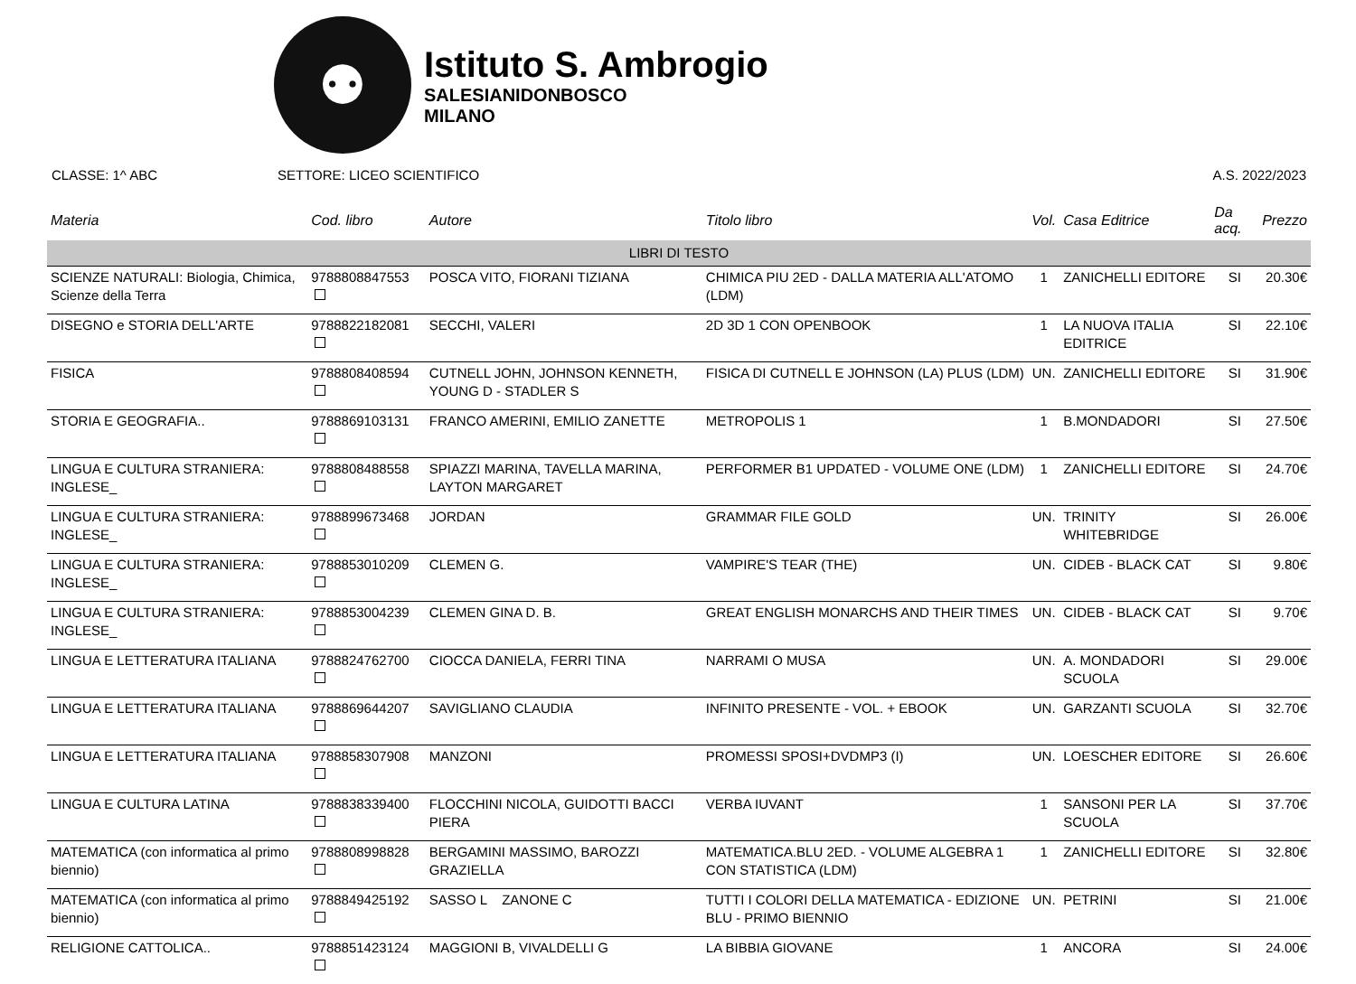⚉
Istituto S. Ambrogio
SALESIANIDONBOSCO
MILANO
CLASSE: 1^ ABC SETTORE: LICEO SCIENTIFICO A.S. 2022/2023
| Materia | Cod. libro | Autore | Titolo libro | Vol. | Casa Editrice | Da acq. | Prezzo |
| --- | --- | --- | --- | --- | --- | --- | --- |
| LIBRI DI TESTO | | | | | | | |
| SCIENZE NATURALI: Biologia, Chimica, Scienze della Terra | 9788808847553 | POSCA VITO, FIORANI TIZIANA | CHIMICA PIU 2ED - DALLA MATERIA ALL'ATOMO (LDM) | 1 | ZANICHELLI EDITORE | SI | 20.30€ |
| DISEGNO e STORIA DELL'ARTE | 9788822182081 | SECCHI, VALERI | 2D 3D 1 CON OPENBOOK | 1 | LA NUOVA ITALIA EDITRICE | SI | 22.10€ |
| FISICA | 9788808408594 | CUTNELL JOHN, JOHNSON KENNETH, YOUNG D - STADLER S | FISICA DI CUTNELL E JOHNSON (LA) PLUS (LDM) | UN. | ZANICHELLI EDITORE | SI | 31.90€ |
| STORIA E GEOGRAFIA.. | 9788869103131 | FRANCO AMERINI, EMILIO ZANETTE | METROPOLIS 1 | 1 | B.MONDADORI | SI | 27.50€ |
| LINGUA E CULTURA STRANIERA: INGLESE_ | 9788808488558 | SPIAZZI MARINA, TAVELLA MARINA, LAYTON MARGARET | PERFORMER B1 UPDATED - VOLUME ONE (LDM) | 1 | ZANICHELLI EDITORE | SI | 24.70€ |
| LINGUA E CULTURA STRANIERA: INGLESE_ | 9788899673468 | JORDAN | GRAMMAR FILE GOLD | UN. | TRINITY WHITEBRIDGE | SI | 26.00€ |
| LINGUA E CULTURA STRANIERA: INGLESE_ | 9788853010209 | CLEMEN G. | VAMPIRE'S TEAR (THE) | UN. | CIDEB - BLACK CAT | SI | 9.80€ |
| LINGUA E CULTURA STRANIERA: INGLESE_ | 9788853004239 | CLEMEN GINA D. B. | GREAT ENGLISH MONARCHS AND THEIR TIMES | UN. | CIDEB - BLACK CAT | SI | 9.70€ |
| LINGUA E LETTERATURA ITALIANA | 9788824762700 | CIOCCA DANIELA, FERRI TINA | NARRAMI O MUSA | UN. | A. MONDADORI SCUOLA | SI | 29.00€ |
| LINGUA E LETTERATURA ITALIANA | 9788869644207 | SAVIGLIANO CLAUDIA | INFINITO PRESENTE - VOL. + EBOOK | UN. | GARZANTI SCUOLA | SI | 32.70€ |
| LINGUA E LETTERATURA ITALIANA | 9788858307908 | MANZONI | PROMESSI SPOSI+DVDMP3 (I) | UN. | LOESCHER EDITORE | SI | 26.60€ |
| LINGUA E CULTURA LATINA | 9788838339400 | FLOCCHINI NICOLA, GUIDOTTI BACCI PIERA | VERBA IUVANT | 1 | SANSONI PER LA SCUOLA | SI | 37.70€ |
| MATEMATICA (con informatica al primo biennio) | 9788808998828 | BERGAMINI MASSIMO, BAROZZI GRAZIELLA | MATEMATICA.BLU 2ED. - VOLUME ALGEBRA 1 CON STATISTICA (LDM) | 1 | ZANICHELLI EDITORE | SI | 32.80€ |
| MATEMATICA (con informatica al primo biennio) | 9788849425192 | SASSO L ZANONE C | TUTTI I COLORI DELLA MATEMATICA - EDIZIONE BLU - PRIMO BIENNIO | UN. | PETRINI | SI | 21.00€ |
| RELIGIONE CATTOLICA.. | 9788851423124 | MAGGIONI B, VIVALDELLI G | LA BIBBIA GIOVANE | 1 | ANCORA | SI | 24.00€ |